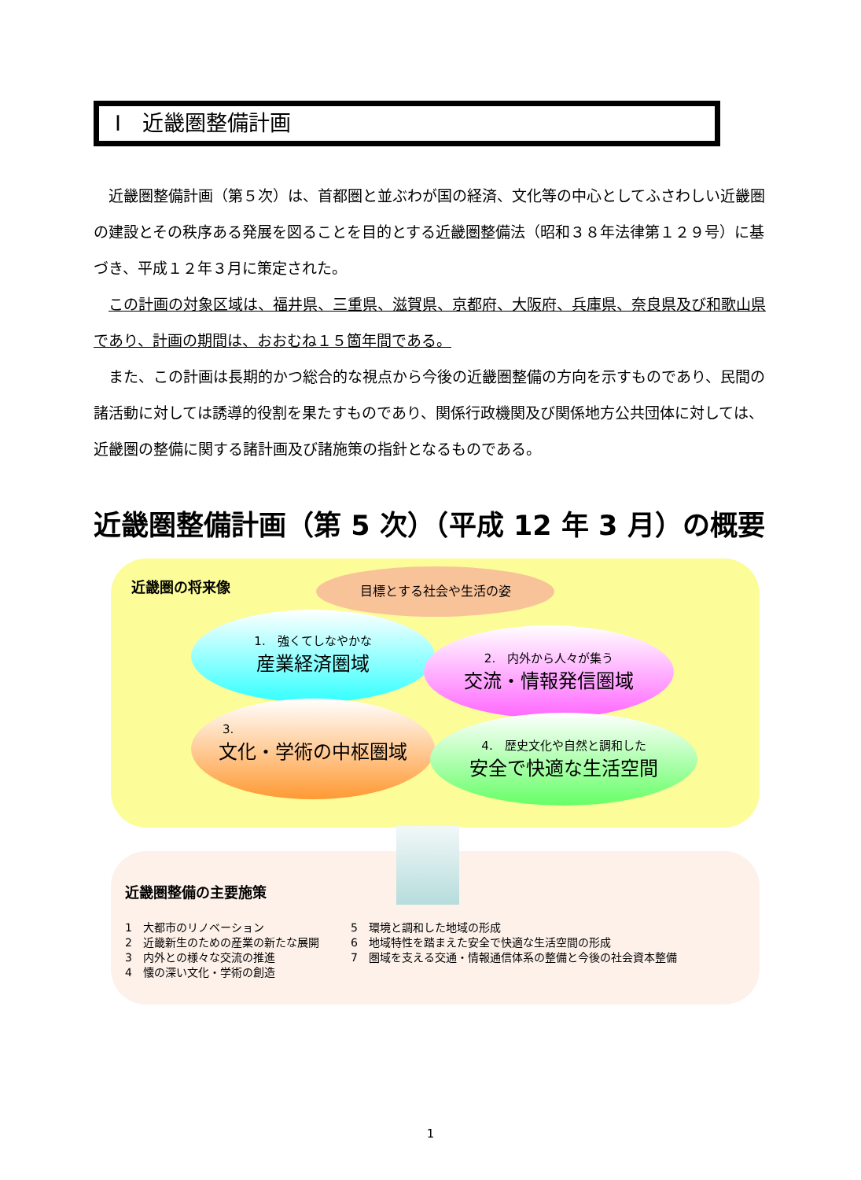Ⅰ　近畿圏整備計画
近畿圏整備計画（第５次）は、首都圏と並ぶわが国の経済、文化等の中心としてふさわしい近畿圏の建設とその秩序ある発展を図ることを目的とする近畿圏整備法（昭和３８年法律第１２９号）に基づき、平成１２年３月に策定された。
この計画の対象区域は、福井県、三重県、滋賀県、京都府、大阪府、兵庫県、奈良県及び和歌山県であり、計画の期間は、おおむね１５箇年間である。
また、この計画は長期的かつ総合的な視点から今後の近畿圏整備の方向を示すものであり、民間の諸活動に対しては誘導的役割を果たすものであり、関係行政機関及び関係地方公共団体に対しては、近畿圏の整備に関する諸計画及び諸施策の指針となるものである。
近畿圏整備計画（第 5 次）（平成 12 年 3 月）の概要
近畿圏の将来像
目標とする社会や生活の姿
1.　強くてしなやかな
産業経済圏域
2.　内外から人々が集う
交流・情報発信圏域
3.
文化・学術の中枢圏域
4.　歴史文化や自然と調和した
安全で快適な生活空間
近畿圏整備の主要施策
1　大都市のリノベーション
2　近畿新生のための産業の新たな展開
3　内外との様々な交流の推進
4　懐の深い文化・学術の創造
5　環境と調和した地域の形成
6　地域特性を踏まえた安全で快適な生活空間の形成
7　圏域を支える交通・情報通信体系の整備と今後の社会資本整備
1